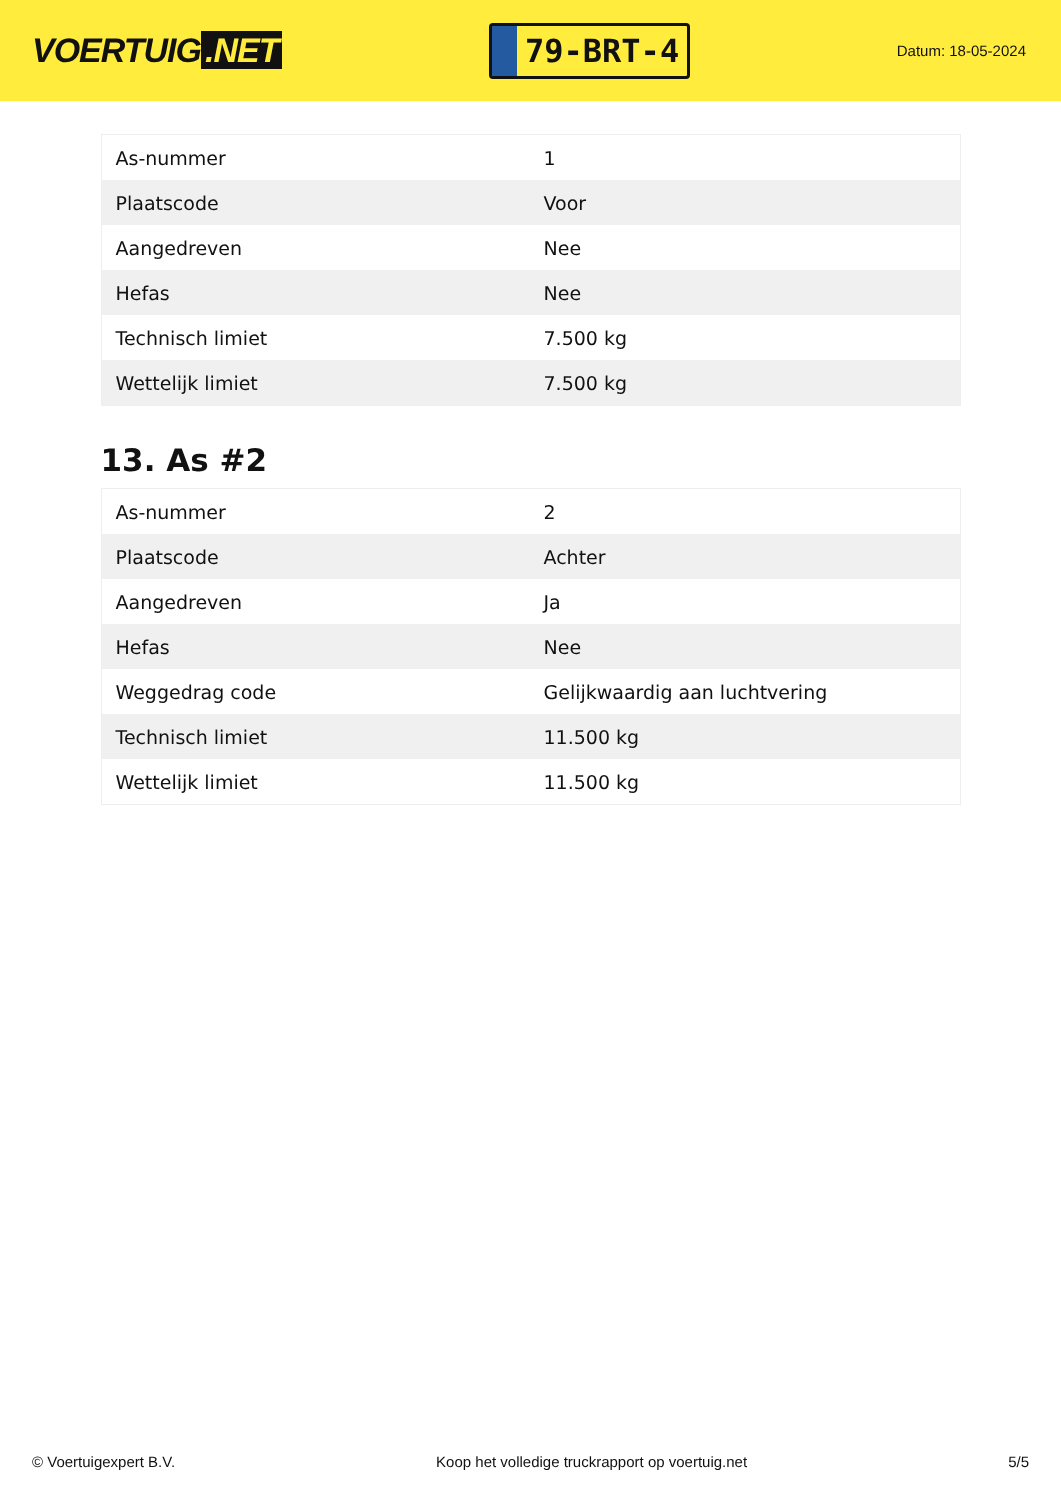VOERTUIG.NET
79-BRT-4
Datum: 18-05-2024
| As-nummer | 1 |
| Plaatscode | Voor |
| Aangedreven | Nee |
| Hefas | Nee |
| Technisch limiet | 7.500 kg |
| Wettelijk limiet | 7.500 kg |
13. As #2
| As-nummer | 2 |
| Plaatscode | Achter |
| Aangedreven | Ja |
| Hefas | Nee |
| Weggedrag code | Gelijkwaardig aan luchtvering |
| Technisch limiet | 11.500 kg |
| Wettelijk limiet | 11.500 kg |
© Voertuigexpert B.V. Koop het volledige truckrapport op voertuig.net 5/5